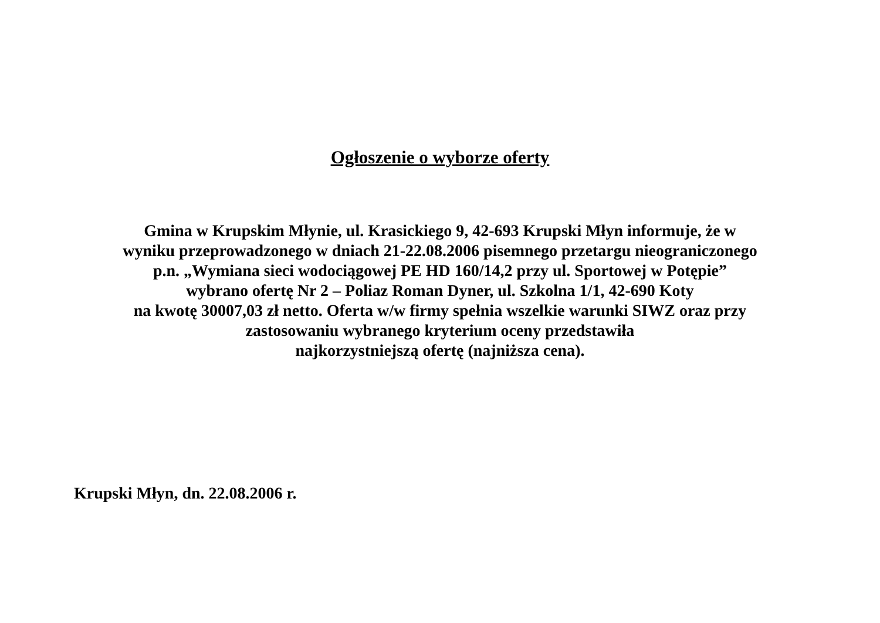Ogłoszenie o wyborze oferty
Gmina w Krupskim Młynie, ul. Krasickiego 9, 42-693 Krupski Młyn informuje, że w
wyniku przeprowadzonego w dniach 21-22.08.2006 pisemnego przetargu nieograniczonego
p.n. „Wymiana sieci wodociągowej PE HD 160/14,2 przy ul. Sportowej w Potępie”
wybrano ofertę Nr 2 – Poliaz Roman Dyner, ul. Szkolna 1/1, 42-690 Koty
na kwotę 30007,03 zł netto. Oferta w/w firmy spełnia wszelkie warunki SIWZ oraz przy
zastosowaniu wybranego kryterium oceny przedstawiła
najkorzystniejszą ofertę (najniższa cena).
Krupski Młyn, dn. 22.08.2006 r.